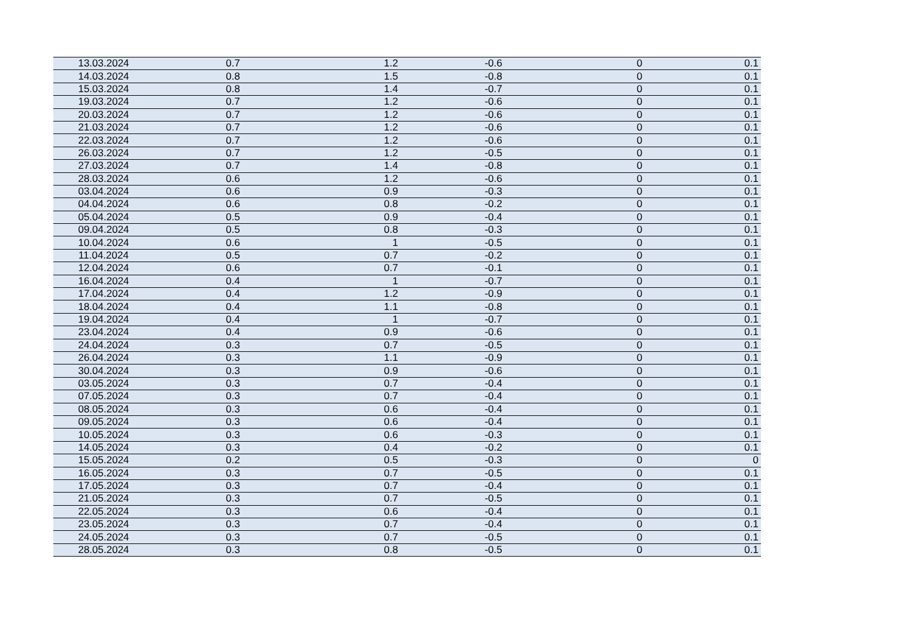| 13.03.2024 | 0.7 | 1.2 | -0.6 | 0 | 0.1 |
| 14.03.2024 | 0.8 | 1.5 | -0.8 | 0 | 0.1 |
| 15.03.2024 | 0.8 | 1.4 | -0.7 | 0 | 0.1 |
| 19.03.2024 | 0.7 | 1.2 | -0.6 | 0 | 0.1 |
| 20.03.2024 | 0.7 | 1.2 | -0.6 | 0 | 0.1 |
| 21.03.2024 | 0.7 | 1.2 | -0.6 | 0 | 0.1 |
| 22.03.2024 | 0.7 | 1.2 | -0.6 | 0 | 0.1 |
| 26.03.2024 | 0.7 | 1.2 | -0.5 | 0 | 0.1 |
| 27.03.2024 | 0.7 | 1.4 | -0.8 | 0 | 0.1 |
| 28.03.2024 | 0.6 | 1.2 | -0.6 | 0 | 0.1 |
| 03.04.2024 | 0.6 | 0.9 | -0.3 | 0 | 0.1 |
| 04.04.2024 | 0.6 | 0.8 | -0.2 | 0 | 0.1 |
| 05.04.2024 | 0.5 | 0.9 | -0.4 | 0 | 0.1 |
| 09.04.2024 | 0.5 | 0.8 | -0.3 | 0 | 0.1 |
| 10.04.2024 | 0.6 | 1 | -0.5 | 0 | 0.1 |
| 11.04.2024 | 0.5 | 0.7 | -0.2 | 0 | 0.1 |
| 12.04.2024 | 0.6 | 0.7 | -0.1 | 0 | 0.1 |
| 16.04.2024 | 0.4 | 1 | -0.7 | 0 | 0.1 |
| 17.04.2024 | 0.4 | 1.2 | -0.9 | 0 | 0.1 |
| 18.04.2024 | 0.4 | 1.1 | -0.8 | 0 | 0.1 |
| 19.04.2024 | 0.4 | 1 | -0.7 | 0 | 0.1 |
| 23.04.2024 | 0.4 | 0.9 | -0.6 | 0 | 0.1 |
| 24.04.2024 | 0.3 | 0.7 | -0.5 | 0 | 0.1 |
| 26.04.2024 | 0.3 | 1.1 | -0.9 | 0 | 0.1 |
| 30.04.2024 | 0.3 | 0.9 | -0.6 | 0 | 0.1 |
| 03.05.2024 | 0.3 | 0.7 | -0.4 | 0 | 0.1 |
| 07.05.2024 | 0.3 | 0.7 | -0.4 | 0 | 0.1 |
| 08.05.2024 | 0.3 | 0.6 | -0.4 | 0 | 0.1 |
| 09.05.2024 | 0.3 | 0.6 | -0.4 | 0 | 0.1 |
| 10.05.2024 | 0.3 | 0.6 | -0.3 | 0 | 0.1 |
| 14.05.2024 | 0.3 | 0.4 | -0.2 | 0 | 0.1 |
| 15.05.2024 | 0.2 | 0.5 | -0.3 | 0 | 0 |
| 16.05.2024 | 0.3 | 0.7 | -0.5 | 0 | 0.1 |
| 17.05.2024 | 0.3 | 0.7 | -0.4 | 0 | 0.1 |
| 21.05.2024 | 0.3 | 0.7 | -0.5 | 0 | 0.1 |
| 22.05.2024 | 0.3 | 0.6 | -0.4 | 0 | 0.1 |
| 23.05.2024 | 0.3 | 0.7 | -0.4 | 0 | 0.1 |
| 24.05.2024 | 0.3 | 0.7 | -0.5 | 0 | 0.1 |
| 28.05.2024 | 0.3 | 0.8 | -0.5 | 0 | 0.1 |